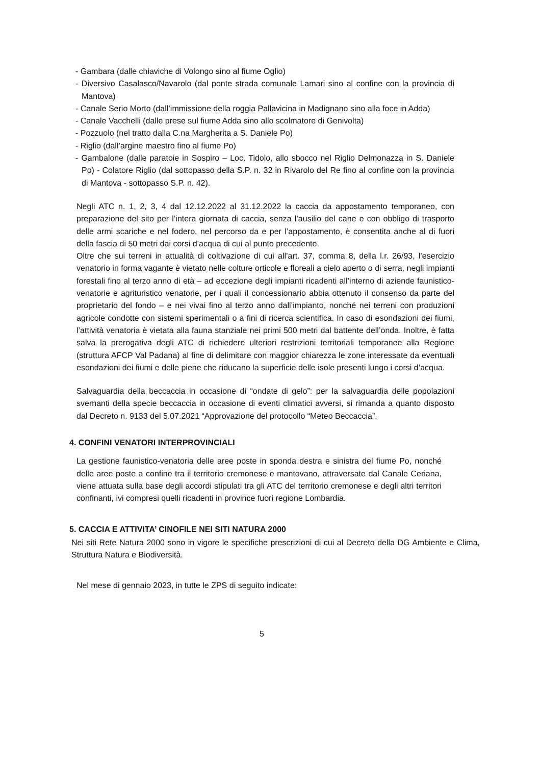- Gambara (dalle chiaviche di Volongo sino al fiume Oglio)
- Diversivo Casalasco/Navarolo (dal ponte strada comunale Lamari sino al confine con la provincia di Mantova)
- Canale Serio Morto (dall’immissione della roggia Pallavicina in Madignano sino alla foce in Adda)
- Canale Vacchelli (dalle prese sul fiume Adda sino allo scolmatore di Genivolta)
- Pozzuolo (nel tratto dalla C.na Margherita a S. Daniele Po)
- Riglio (dall’argine maestro fino al fiume Po)
- Gambalone (dalle paratoie in Sospiro – Loc. Tidolo, allo sbocco nel Riglio Delmonazza in S. Daniele Po) - Colatore Riglio (dal sottopasso della S.P. n. 32 in Rivarolo del Re fino al confine con la provincia di Mantova - sottopasso S.P. n. 42).
Negli ATC n. 1, 2, 3, 4 dal 12.12.2022 al 31.12.2022 la caccia da appostamento temporaneo, con preparazione del sito per l’intera giornata di caccia, senza l’ausilio del cane e con obbligo di trasporto delle armi scariche e nel fodero, nel percorso da e per l’appostamento, è consentita anche al di fuori della fascia di 50 metri dai corsi d’acqua di cui al punto precedente.
Oltre che sui terreni in attualità di coltivazione di cui all’art. 37, comma 8, della l.r. 26/93, l’esercizio venatorio in forma vagante è vietato nelle colture orticole e floreali a cielo aperto o di serra, negli impianti forestali fino al terzo anno di età – ad eccezione degli impianti ricadenti all’interno di aziende faunistico-venatorie e agrituristico venatorie, per i quali il concessionario abbia ottenuto il consenso da parte del proprietario del fondo – e nei vivai fino al terzo anno dall’impianto, nonché nei terreni con produzioni agricole condotte con sistemi sperimentali o a fini di ricerca scientifica. In caso di esondazioni dei fiumi, l’attività venatoria è vietata alla fauna stanziale nei primi 500 metri dal battente dell’onda. Inoltre, è fatta salva la prerogativa degli ATC di richiedere ulteriori restrizioni territoriali temporanee alla Regione (struttura AFCP Val Padana) al fine di delimitare con maggior chiarezza le zone interessate da eventuali esondazioni dei fiumi e delle piene che riducano la superficie delle isole presenti lungo i corsi d’acqua.
Salvaguardia della beccaccia in occasione di “ondate di gelo”: per la salvaguardia delle popolazioni svernanti della specie beccaccia in occasione di eventi climatici avversi, si rimanda a quanto disposto dal Decreto n. 9133 del 5.07.2021 “Approvazione del protocollo “Meteo Beccaccia”.
4. CONFINI VENATORI INTERPROVINCIALI
La gestione faunistico-venatoria delle aree poste in sponda destra e sinistra del fiume Po, nonché delle aree poste a confine tra il territorio cremonese e mantovano, attraversate dal Canale Ceriana, viene attuata sulla base degli accordi stipulati tra gli ATC del territorio cremonese e degli altri territori confinanti, ivi compresi quelli ricadenti in province fuori regione Lombardia.
5. CACCIA E ATTIVITA’ CINOFILE NEI SITI NATURA 2000
Nei siti Rete Natura 2000 sono in vigore le specifiche prescrizioni di cui al Decreto della DG Ambiente e Clima, Struttura Natura e Biodiversità.
Nel mese di gennaio 2023, in tutte le ZPS di seguito indicate:
5